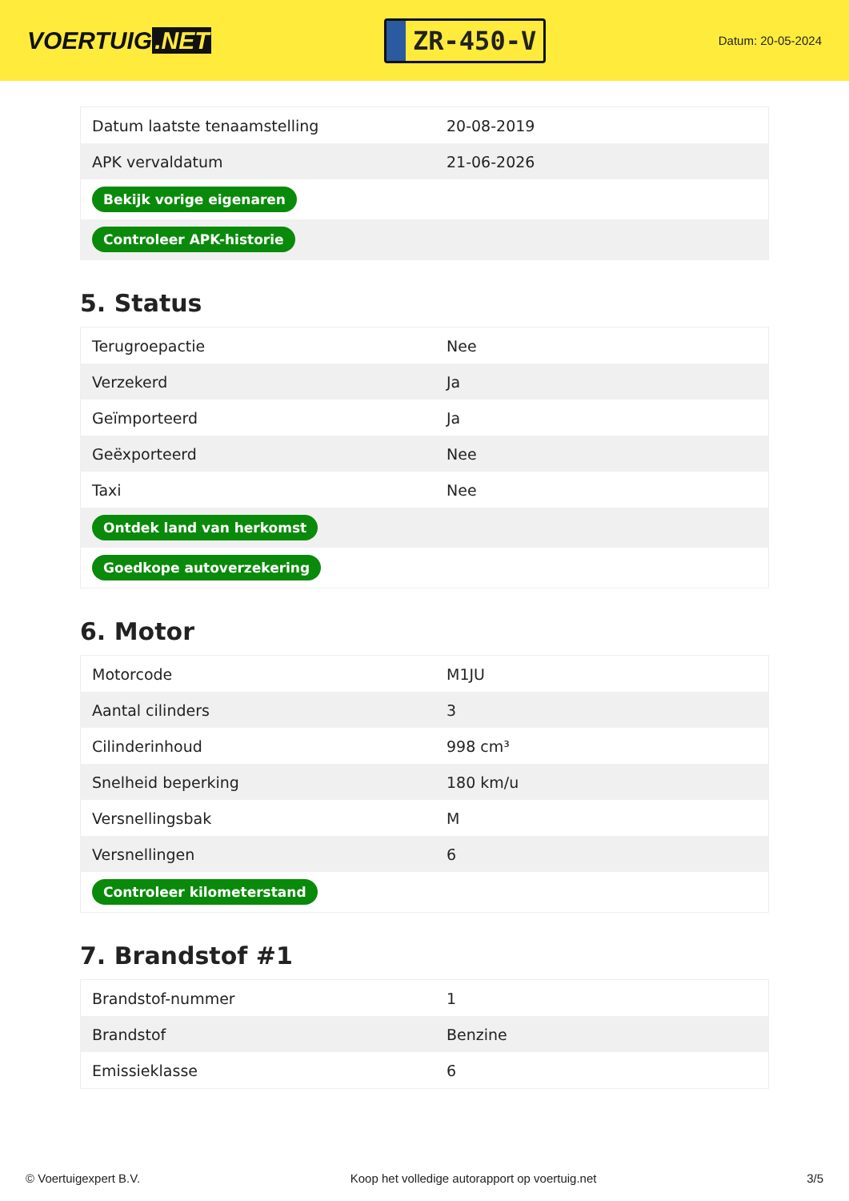VOERTUIG.NET
ZR-450-V
Datum: 20-05-2024
| Datum laatste tenaamstelling | 20-08-2019 |
| APK vervaldatum | 21-06-2026 |
| Bekijk vorige eigenaren | |
| Controleer APK-historie | |
5. Status
| Terugroepactie | Nee |
| Verzekerd | Ja |
| Geïmporteerd | Ja |
| Geëxporteerd | Nee |
| Taxi | Nee |
| Ontdek land van herkomst | |
| Goedkope autoverzekering | |
6. Motor
| Motorcode | M1JU |
| Aantal cilinders | 3 |
| Cilinderinhoud | 998 cm³ |
| Snelheid beperking | 180 km/u |
| Versnellingsbak | M |
| Versnellingen | 6 |
| Controleer kilometerstand | |
7. Brandstof #1
| Brandstof-nummer | 1 |
| Brandstof | Benzine |
| Emissieklasse | 6 |
© Voertuigexpert B.V. Koop het volledige autorapport op voertuig.net 3/5